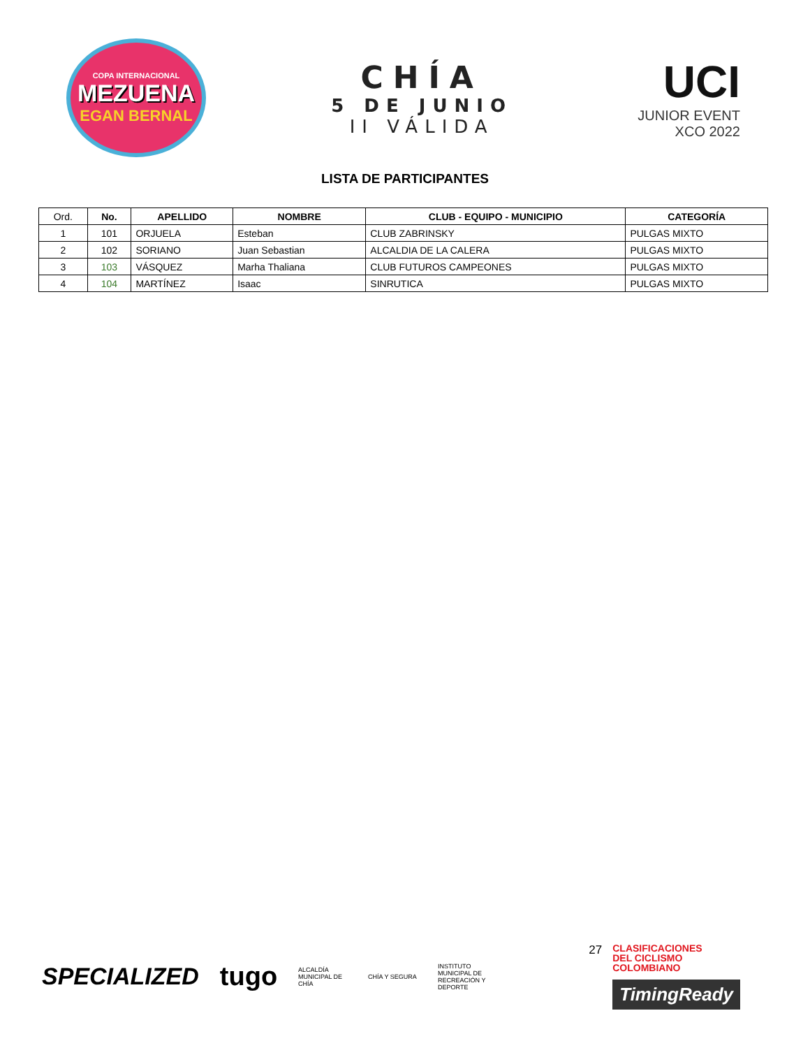COPA INTERNACIONAL
MEZUENA
EGAN BERNAL
CHÍA
5 DE JUNIO
II VÁLIDA
UCI
JUNIOR EVENT
XCO 2022
LISTA DE PARTICIPANTES
| Ord. | No. | APELLIDO | NOMBRE | CLUB - EQUIPO - MUNICIPIO | CATEGORÍA |
| --- | --- | --- | --- | --- | --- |
| 1 | 101 | ORJUELA | Esteban | CLUB ZABRINSKY | PULGAS MIXTO |
| 2 | 102 | SORIANO | Juan Sebastian | ALCALDIA DE LA CALERA | PULGAS MIXTO |
| 3 | 103 | VÁSQUEZ | Marha Thaliana | CLUB FUTUROS CAMPEONES | PULGAS MIXTO |
| 4 | 104 | MARTÍNEZ | Isaac | SINRUTICA | PULGAS MIXTO |
SPECIALIZED tugo
ALCALDÍA MUNICIPAL DE CHÍA
CHÍA Y SEGURA
INSTITUTO MUNICIPAL DE RECREACIÓN Y DEPORTE
27
CLASIFICACIONES
DEL CICLISMO
COLOMBIANO
TimingReady